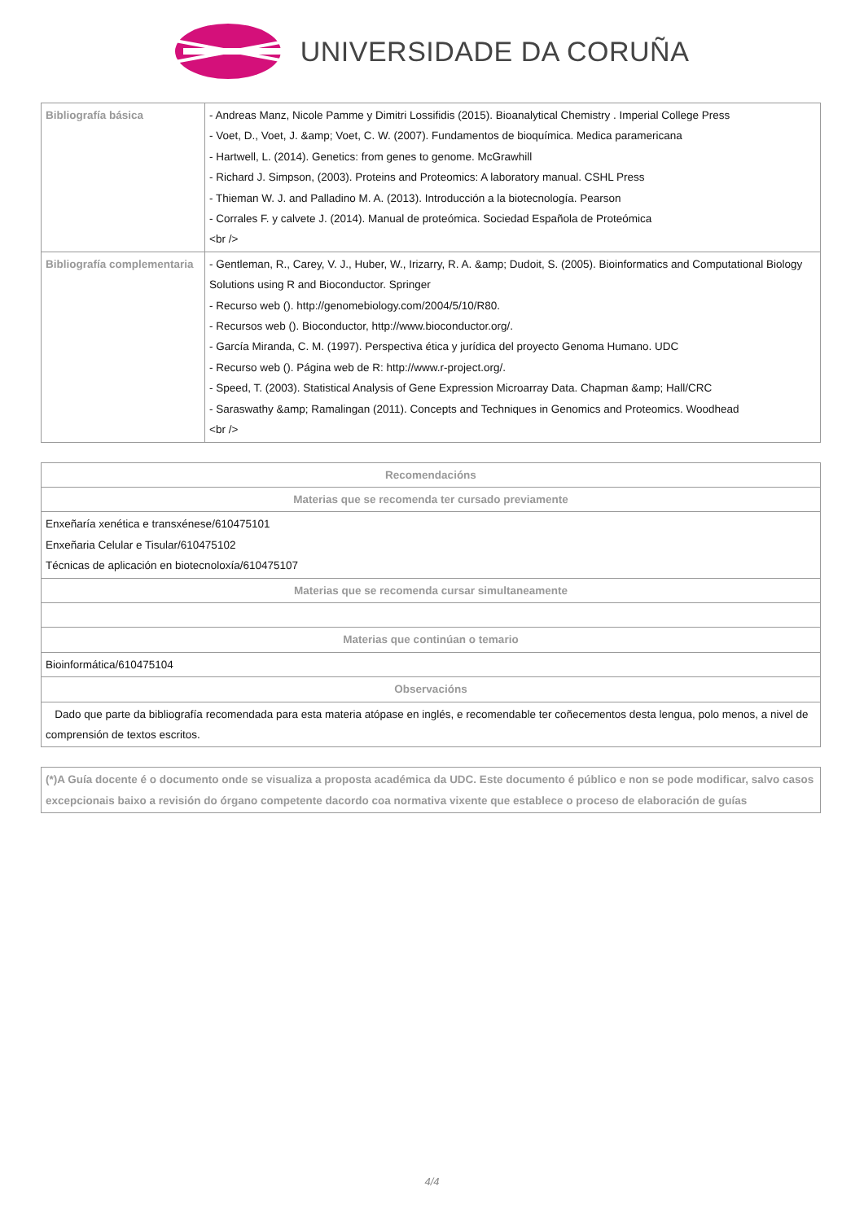UNIVERSIDADE DA CORUÑA
| Bibliografía básica | - Andreas Manz, Nicole Pamme y Dimitri Lossifidis (2015). Bioanalytical Chemistry . Imperial College Press - Voet, D., Voet, J. &amp; Voet, C. W. (2007). Fundamentos de bioquímica. Medica paramericana - Hartwell, L. (2014). Genetics: from genes to genome. McGrawhill - Richard J. Simpson, (2003). Proteins and Proteomics: A laboratory manual. CSHL Press - Thieman W. J. and Palladino M. A. (2013). Introducción a la biotecnología. Pearson - Corrales F. y calvete J. (2014). Manual de proteómica. Sociedad Española de Proteómica <br /> |
| Bibliografía complementaria | - Gentleman, R., Carey, V. J., Huber, W., Irizarry, R. A. &amp; Dudoit, S. (2005). Bioinformatics and Computational Biology Solutions using R and Bioconductor. Springer - Recurso web (). http://genomebiology.com/2004/5/10/R80. - Recursos web (). Bioconductor, http://www.bioconductor.org/. - García Miranda, C. M. (1997). Perspectiva ética y jurídica del proyecto Genoma Humano. UDC - Recurso web (). Página web de R: http://www.r-project.org/. - Speed, T. (2003). Statistical Analysis of Gene Expression Microarray Data. Chapman &amp; Hall/CRC - Saraswathy &amp; Ramalingan (2011). Concepts and Techniques in Genomics and Proteomics. Woodhead <br /> |
| Recomendacións |
| --- |
| Materias que se recomenda ter cursado previamente |
| Enxeñaría xenética e transxénese/610475101 Enxeñaria Celular e Tisular/610475102 Técnicas de aplicación en biotecnoloxía/610475107 |
| Materias que se recomenda cursar simultaneamente |
| Materias que continúan o temario |
| Bioinformática/610475104 |
| Observacións |
| Dado que parte da bibliografía recomendada para esta materia atópase en inglés, e recomendable ter coñecementos desta lengua, polo menos, a nivel de comprensión de textos escritos. |
| (*)A Guía docente é o documento onde se visualiza a proposta académica da UDC. Este documento é público e non se pode modificar, salvo casos excepcionais baixo a revisión do órgano competente dacordo coa normativa vixente que establece o proceso de elaboración de guías |
| --- |
4/4